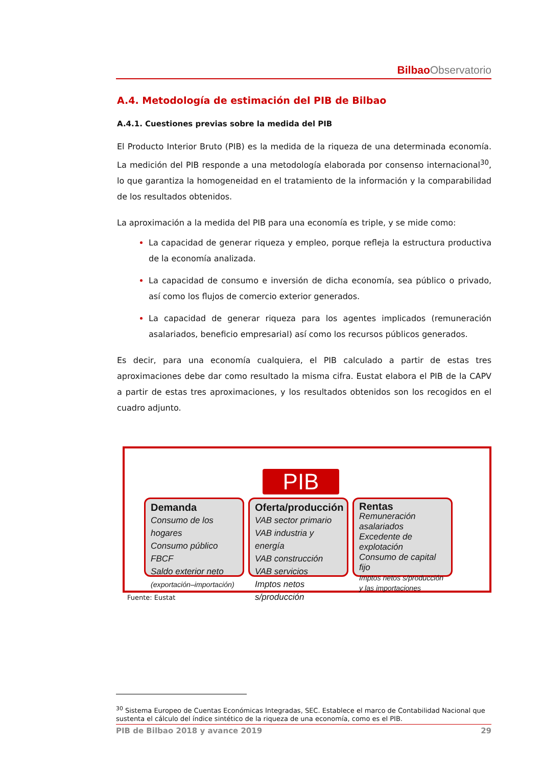Bilbao Observatorio
A.4. Metodología de estimación del PIB de Bilbao
A.4.1. Cuestiones previas sobre la medida del PIB
El Producto Interior Bruto (PIB) es la medida de la riqueza de una determinada economía. La medición del PIB responde a una metodología elaborada por consenso internacional<sup>30</sup>, lo que garantiza la homogeneidad en el tratamiento de la información y la comparabilidad de los resultados obtenidos.
La aproximación a la medida del PIB para una economía es triple, y se mide como:
La capacidad de generar riqueza y empleo, porque refleja la estructura productiva de la economía analizada.
La capacidad de consumo e inversión de dicha economía, sea público o privado, así como los flujos de comercio exterior generados.
La capacidad de generar riqueza para los agentes implicados (remuneración asalariados, beneficio empresarial) así como los recursos públicos generados.
Es decir, para una economía cualquiera, el PIB calculado a partir de estas tres aproximaciones debe dar como resultado la misma cifra. Eustat elabora el PIB de la CAPV a partir de estas tres aproximaciones, y los resultados obtenidos son los recogidos en el cuadro adjunto.
PIB
Demanda
Consumo de los hogares
Consumo público
FBCF
Saldo exterior neto
(exportación–importación)
Oferta/producción
VAB sector primario
VAB industria y energía
VAB construcción
VAB servicios
Imptos netos s/producción
Rentas
Remuneración asalariados
Excedente de explotación
Consumo de capital fijo
Imptos netos s/producción y las importaciones
Fuente: Eustat
<sup>30</sup> Sistema Europeo de Cuentas Económicas Integradas, SEC. Establece el marco de Contabilidad Nacional que sustenta el cálculo del índice sintético de la riqueza de una economía, como es el PIB.
PIB de Bilbao 2018 y avance 2019 29